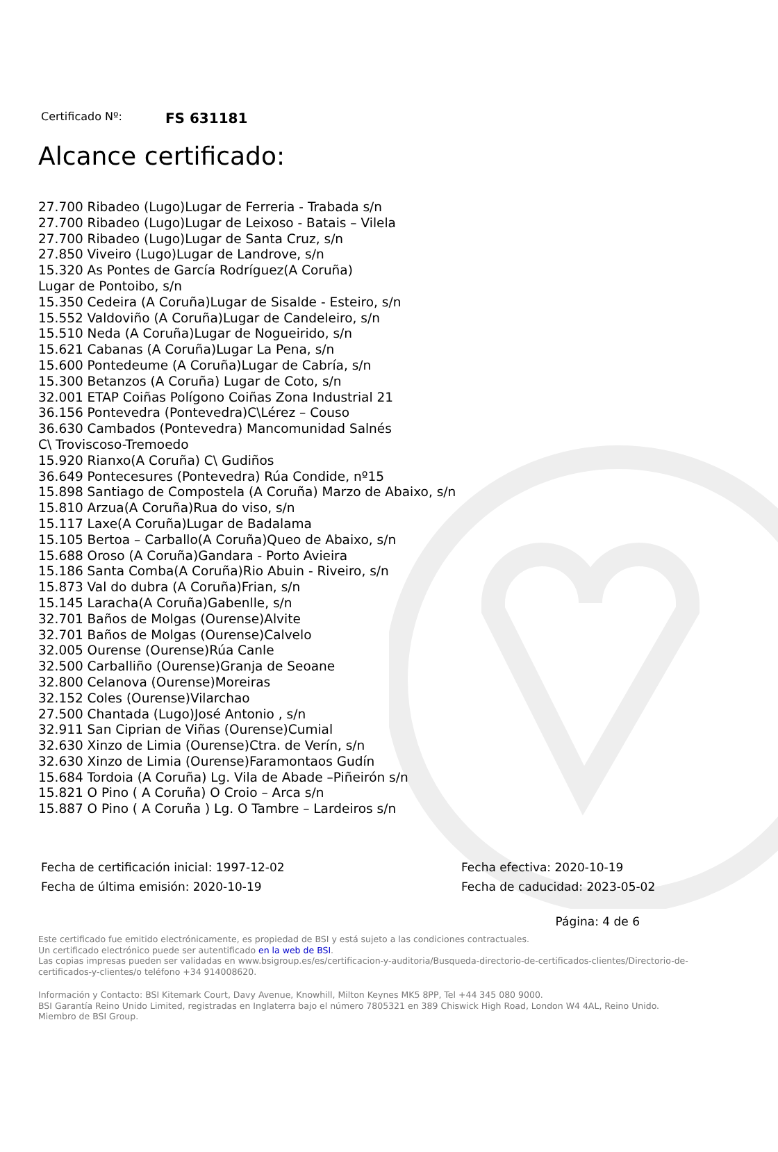Certificado Nº: FS 631181
Alcance certificado:
27.700 Ribadeo (Lugo)Lugar de Ferreria - Trabada s/n
27.700 Ribadeo (Lugo)Lugar de Leixoso - Batais – Vilela
27.700 Ribadeo (Lugo)Lugar de Santa Cruz, s/n
27.850 Viveiro (Lugo)Lugar de Landrove, s/n
15.320 As Pontes de García Rodríguez(A Coruña)
Lugar de Pontoibo, s/n
15.350 Cedeira (A Coruña)Lugar de Sisalde - Esteiro, s/n
15.552 Valdoviño (A Coruña)Lugar de Candeleiro, s/n
15.510 Neda (A Coruña)Lugar de Nogueirido, s/n
15.621 Cabanas (A Coruña)Lugar La Pena, s/n
15.600 Pontedeume (A Coruña)Lugar de Cabría, s/n
15.300 Betanzos (A Coruña) Lugar de Coto, s/n
32.001 ETAP Coiñas Polígono Coiñas Zona Industrial 21
36.156 Pontevedra (Pontevedra)C\Lérez – Couso
36.630 Cambados (Pontevedra) Mancomunidad Salnés
C\ Troviscoso-Tremoedo
15.920 Rianxo(A Coruña) C\ Gudiños
36.649 Pontecesures (Pontevedra) Rúa Condide, nº15
15.898 Santiago de Compostela (A Coruña) Marzo de Abaixo, s/n
15.810 Arzua(A Coruña)Rua do viso, s/n
15.117 Laxe(A Coruña)Lugar de Badalama
15.105 Bertoa – Carballo(A Coruña)Queo de Abaixo, s/n
15.688 Oroso (A Coruña)Gandara - Porto Avieira
15.186 Santa Comba(A Coruña)Rio Abuin - Riveiro, s/n
15.873 Val do dubra (A Coruña)Frian, s/n
15.145 Laracha(A Coruña)Gabenlle, s/n
32.701 Baños de Molgas (Ourense)Alvite
32.701 Baños de Molgas (Ourense)Calvelo
32.005 Ourense (Ourense)Rúa Canle
32.500 Carballiño (Ourense)Granja de Seoane
32.800 Celanova (Ourense)Moreiras
32.152 Coles (Ourense)Vilarchao
27.500 Chantada (Lugo)José Antonio , s/n
32.911 San Ciprian de Viñas (Ourense)Cumial
32.630 Xinzo de Limia (Ourense)Ctra. de Verín, s/n
32.630 Xinzo de Limia (Ourense)Faramontaos Gudín
15.684 Tordoia (A Coruña) Lg. Vila de Abade –Piñeirón s/n
15.821 O Pino ( A Coruña) O Croio – Arca s/n
15.887 O Pino ( A Coruña ) Lg. O Tambre – Lardeiros s/n
Fecha de certificación inicial: 1997-12-02
Fecha de última emisión: 2020-10-19
Fecha efectiva: 2020-10-19
Fecha de caducidad: 2023-05-02
Página: 4 de 6
Este certificado fue emitido electrónicamente, es propiedad de BSI y está sujeto a las condiciones contractuales.
Un certificado electrónico puede ser autentificado en la web de BSI.
Las copias impresas pueden ser validadas en www.bsigroup.es/es/certificacion-y-auditoria/Busqueda-directorio-de-certificados-clientes/Directorio-de-certificados-y-clientes/o teléfono +34 914008620.
Información y Contacto: BSI Kitemark Court, Davy Avenue, Knowhill, Milton Keynes MK5 8PP, Tel +44 345 080 9000.
BSI Garantía Reino Unido Limited, registradas en Inglaterra bajo el número 7805321 en 389 Chiswick High Road, London W4 4AL, Reino Unido.
Miembro de BSI Group.